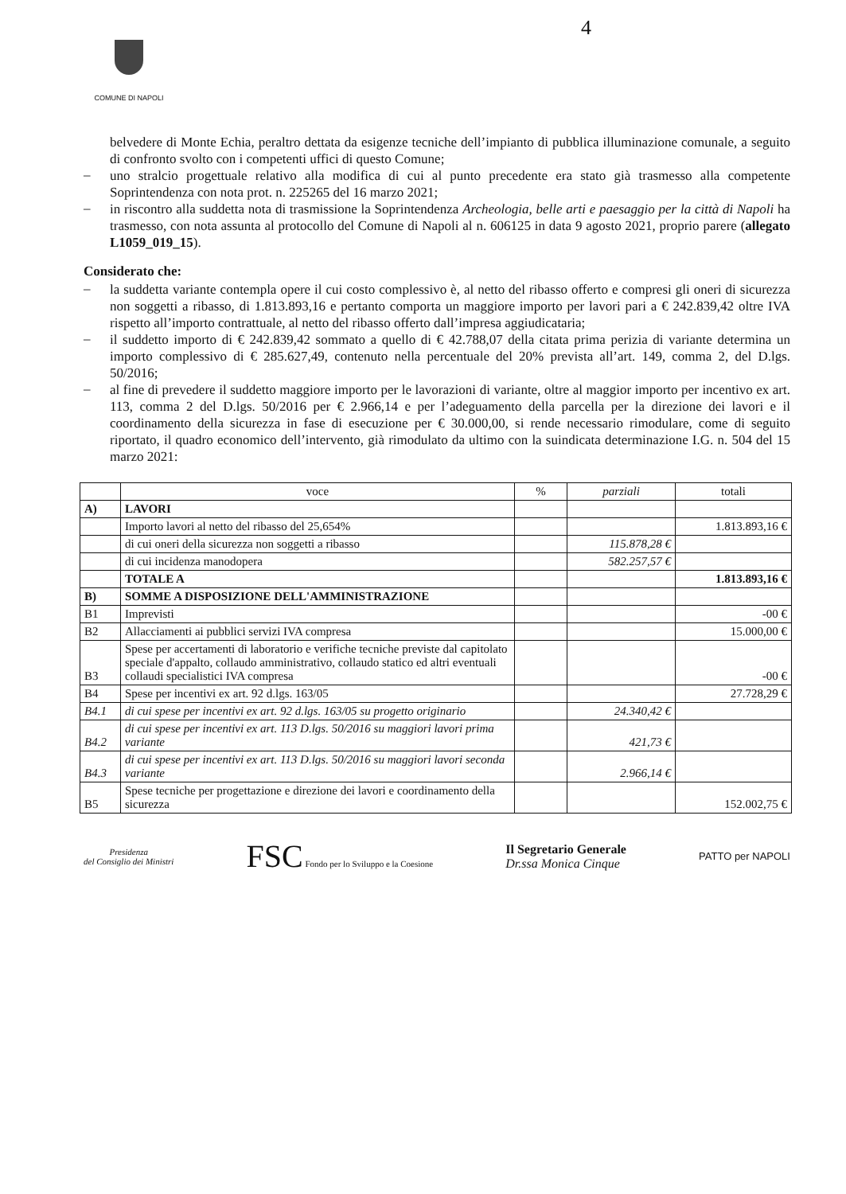4
COMUNE DI NAPOLI
belvedere di Monte Echia, peraltro dettata da esigenze tecniche dell’impianto di pubblica illuminazione comunale, a seguito di confronto svolto con i competenti uffici di questo Comune;
–
uno stralcio progettuale relativo alla modifica di cui al punto precedente era stato già trasmesso alla competente Soprintendenza con nota prot. n. 225265 del 16 marzo 2021;
–
in riscontro alla suddetta nota di trasmissione la Soprintendenza Archeologia, belle arti e paesaggio per la città di Napoli ha trasmesso, con nota assunta al protocollo del Comune di Napoli al n. 606125 in data 9 agosto 2021, proprio parere (allegato L1059_019_15).
Considerato che:
–
la suddetta variante contempla opere il cui costo complessivo è, al netto del ribasso offerto e compresi gli oneri di sicurezza non soggetti a ribasso, di 1.813.893,16 e pertanto comporta un maggiore importo per lavori pari a € 242.839,42 oltre IVA rispetto all’importo contrattuale, al netto del ribasso offerto dall’impresa aggiudicataria;
–
il suddetto importo di € 242.839,42 sommato a quello di € 42.788,07 della citata prima perizia di variante determina un importo complessivo di € 285.627,49, contenuto nella percentuale del 20% prevista all’art. 149, comma 2, del D.lgs. 50/2016;
–
al fine di prevedere il suddetto maggiore importo per le lavorazioni di variante, oltre al maggior importo per incentivo ex art. 113, comma 2 del D.lgs. 50/2016 per € 2.966,14 e per l’adeguamento della parcella per la direzione dei lavori e il coordinamento della sicurezza in fase di esecuzione per € 30.000,00, si rende necessario rimodulare, come di seguito riportato, il quadro economico dell’intervento, già rimodulato da ultimo con la suindicata determinazione I.G. n. 504 del 15 marzo 2021:
| | voce | % | parziali | totali |
| --- | --- | --- | --- | --- |
| A) | LAVORI | | | |
| | Importo lavori al netto del ribasso del 25,654% | | | 1.813.893,16 € |
| | di cui oneri della sicurezza non soggetti a ribasso | | 115.878,28 € | |
| | di cui incidenza manodopera | | 582.257,57 € | |
| | TOTALE A | | | 1.813.893,16 € |
| B) | SOMME A DISPOSIZIONE DELL'AMMINISTRAZIONE | | | |
| B1 | Imprevisti | | | -00 € |
| B2 | Allacciamenti ai pubblici servizi IVA compresa | | | 15.000,00 € |
| B3 | Spese per accertamenti di laboratorio e verifiche tecniche previste dal capitolato speciale d'appalto, collaudo amministrativo, collaudo statico ed altri eventuali collaudi specialistici IVA compresa | | | -00 € |
| B4 | Spese per incentivi ex art. 92 d.lgs. 163/05 | | | 27.728,29 € |
| B4.1 | di cui spese per incentivi ex art. 92 d.lgs. 163/05 su progetto originario | | 24.340,42 € | |
| B4.2 | di cui spese per incentivi ex art. 113 D.lgs. 50/2016 su maggiori lavori prima variante | | 421,73 € | |
| B4.3 | di cui spese per incentivi ex art. 113 D.lgs. 50/2016 su maggiori lavori seconda variante | | 2.966,14 € | |
| B5 | Spese tecniche per progettazione e direzione dei lavori e coordinamento della sicurezza | | | 152.002,75 € |
Presidenza
del Consiglio dei Ministri
FSC Fondo per lo Sviluppo e la Coesione
Il Segretario Generale
Dr.ssa Monica Cinque
PATTO per NAPOLI